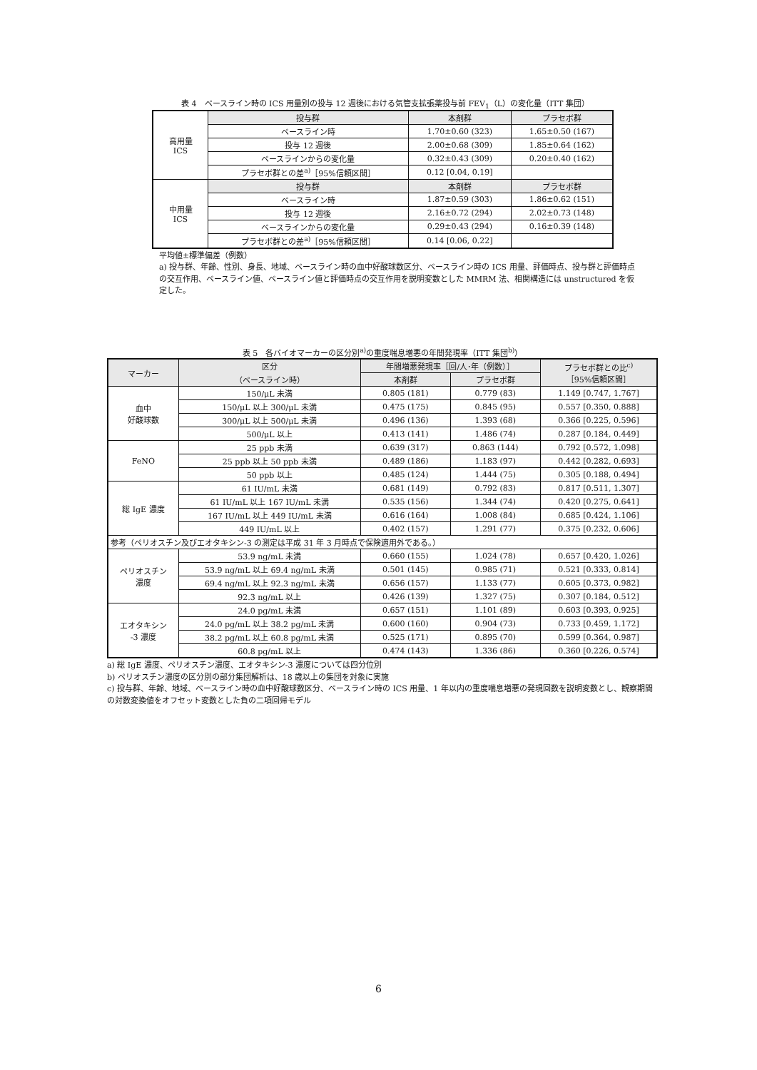表 4　ベースライン時の ICS 用量別の投与 12 週後における気管支拡張薬投与前 FEV<sub>1</sub>（L）の変化量（ITT 集団）
| 高用量 ICS | 投与群 | 本剤群 | プラセボ群 |
| | ベースライン時 | 1.70±0.60 (323) | 1.65±0.50 (167) |
| | 投与 12 週後 | 2.00±0.68 (309) | 1.85±0.64 (162) |
| | ベースラインからの変化量 | 0.32±0.43 (309) | 0.20±0.40 (162) |
| | プラセボ群との差<sup>a)</sup>［95%信頼区間］ | 0.12 [0.04, 0.19] | |
| 中用量 ICS | 投与群 | 本剤群 | プラセボ群 |
| | ベースライン時 | 1.87±0.59 (303) | 1.86±0.62 (151) |
| | 投与 12 週後 | 2.16±0.72 (294) | 2.02±0.73 (148) |
| | ベースラインからの変化量 | 0.29±0.43 (294) | 0.16±0.39 (148) |
| | プラセボ群との差<sup>a)</sup>［95%信頼区間］ | 0.14 [0.06, 0.22] | |
平均値±標準偏差（例数）
a) 投与群、年齢、性別、身長、地域、ベースライン時の血中好酸球数区分、ベースライン時の ICS 用量、評価時点、投与群と評価時点の交互作用、ベースライン値、ベースライン値と評価時点の交互作用を説明変数とした MMRM 法、相関構造には unstructured を仮定した。
表 5　各バイオマーカーの区分別<sup>a)</sup>の重度喘息増悪の年間発現率（ITT 集団<sup>b)</sup>）
| マーカー | 区分 （ベースライン時） | 年間増悪発現率［回/人･年（例数）］ | | プラセボ群との比<sup>c)</sup> ［95%信頼区間］ |
| --- | --- | --- | --- | --- |
| | | 本剤群 | プラセボ群 | |
| 血中 好酸球数 | 150/μL 未満 | 0.805 (181) | 0.779 (83) | 1.149 [0.747, 1.767] |
| | 150/μL 以上 300/μL 未満 | 0.475 (175) | 0.845 (95) | 0.557 [0.350, 0.888] |
| | 300/μL 以上 500/μL 未満 | 0.496 (136) | 1.393 (68) | 0.366 [0.225, 0.596] |
| | 500/μL 以上 | 0.413 (141) | 1.486 (74) | 0.287 [0.184, 0.449] |
| FeNO | 25 ppb 未満 | 0.639 (317) | 0.863 (144) | 0.792 [0.572, 1.098] |
| | 25 ppb 以上 50 ppb 未満 | 0.489 (186) | 1.183 (97) | 0.442 [0.282, 0.693] |
| | 50 ppb 以上 | 0.485 (124) | 1.444 (75) | 0.305 [0.188, 0.494] |
| 総 IgE 濃度 | 61 IU/mL 未満 | 0.681 (149) | 0.792 (83) | 0.817 [0.511, 1.307] |
| | 61 IU/mL 以上 167 IU/mL 未満 | 0.535 (156) | 1.344 (74) | 0.420 [0.275, 0.641] |
| | 167 IU/mL 以上 449 IU/mL 未満 | 0.616 (164) | 1.008 (84) | 0.685 [0.424, 1.106] |
| | 449 IU/mL 以上 | 0.402 (157) | 1.291 (77) | 0.375 [0.232, 0.606] |
| 参考（ペリオスチン及びエオタキシン-3 の測定は平成 31 年 3 月時点で保険適用外である。） | | | | |
| ペリオスチン 濃度 | 53.9 ng/mL 未満 | 0.660 (155) | 1.024 (78) | 0.657 [0.420, 1.026] |
| | 53.9 ng/mL 以上 69.4 ng/mL 未満 | 0.501 (145) | 0.985 (71) | 0.521 [0.333, 0.814] |
| | 69.4 ng/mL 以上 92.3 ng/mL 未満 | 0.656 (157) | 1.133 (77) | 0.605 [0.373, 0.982] |
| | 92.3 ng/mL 以上 | 0.426 (139) | 1.327 (75) | 0.307 [0.184, 0.512] |
| エオタキシン -3 濃度 | 24.0 pg/mL 未満 | 0.657 (151) | 1.101 (89) | 0.603 [0.393, 0.925] |
| | 24.0 pg/mL 以上 38.2 pg/mL 未満 | 0.600 (160) | 0.904 (73) | 0.733 [0.459, 1.172] |
| | 38.2 pg/mL 以上 60.8 pg/mL 未満 | 0.525 (171) | 0.895 (70) | 0.599 [0.364, 0.987] |
| | 60.8 pg/mL 以上 | 0.474 (143) | 1.336 (86) | 0.360 [0.226, 0.574] |
a) 総 IgE 濃度、ペリオスチン濃度、エオタキシン-3 濃度については四分位別
b) ペリオスチン濃度の区分別の部分集団解析は、18 歳以上の集団を対象に実施
c) 投与群、年齢、地域、ベースライン時の血中好酸球数区分、ベースライン時の ICS 用量、1 年以内の重度喘息増悪の発現回数を説明変数とし、観察期間の対数変換値をオフセット変数とした負の二項回帰モデル
6